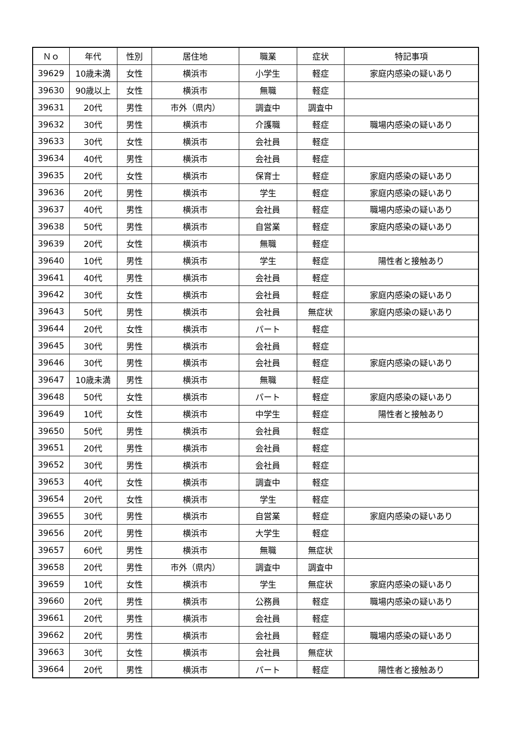| Ｎｏ | 年代 | 性別 | 居住地 | 職業 | 症状 | 特記事項 |
| --- | --- | --- | --- | --- | --- | --- |
| 39629 | 10歳未満 | 女性 | 横浜市 | 小学生 | 軽症 | 家庭内感染の疑いあり |
| 39630 | 90歳以上 | 女性 | 横浜市 | 無職 | 軽症 | |
| 39631 | 20代 | 男性 | 市外（県内） | 調査中 | 調査中 | |
| 39632 | 30代 | 男性 | 横浜市 | 介護職 | 軽症 | 職場内感染の疑いあり |
| 39633 | 30代 | 女性 | 横浜市 | 会社員 | 軽症 | |
| 39634 | 40代 | 男性 | 横浜市 | 会社員 | 軽症 | |
| 39635 | 20代 | 女性 | 横浜市 | 保育士 | 軽症 | 家庭内感染の疑いあり |
| 39636 | 20代 | 男性 | 横浜市 | 学生 | 軽症 | 家庭内感染の疑いあり |
| 39637 | 40代 | 男性 | 横浜市 | 会社員 | 軽症 | 職場内感染の疑いあり |
| 39638 | 50代 | 男性 | 横浜市 | 自営業 | 軽症 | 家庭内感染の疑いあり |
| 39639 | 20代 | 女性 | 横浜市 | 無職 | 軽症 | |
| 39640 | 10代 | 男性 | 横浜市 | 学生 | 軽症 | 陽性者と接触あり |
| 39641 | 40代 | 男性 | 横浜市 | 会社員 | 軽症 | |
| 39642 | 30代 | 女性 | 横浜市 | 会社員 | 軽症 | 家庭内感染の疑いあり |
| 39643 | 50代 | 男性 | 横浜市 | 会社員 | 無症状 | 家庭内感染の疑いあり |
| 39644 | 20代 | 女性 | 横浜市 | パート | 軽症 | |
| 39645 | 30代 | 男性 | 横浜市 | 会社員 | 軽症 | |
| 39646 | 30代 | 男性 | 横浜市 | 会社員 | 軽症 | 家庭内感染の疑いあり |
| 39647 | 10歳未満 | 男性 | 横浜市 | 無職 | 軽症 | |
| 39648 | 50代 | 女性 | 横浜市 | パート | 軽症 | 家庭内感染の疑いあり |
| 39649 | 10代 | 女性 | 横浜市 | 中学生 | 軽症 | 陽性者と接触あり |
| 39650 | 50代 | 男性 | 横浜市 | 会社員 | 軽症 | |
| 39651 | 20代 | 男性 | 横浜市 | 会社員 | 軽症 | |
| 39652 | 30代 | 男性 | 横浜市 | 会社員 | 軽症 | |
| 39653 | 40代 | 女性 | 横浜市 | 調査中 | 軽症 | |
| 39654 | 20代 | 女性 | 横浜市 | 学生 | 軽症 | |
| 39655 | 30代 | 男性 | 横浜市 | 自営業 | 軽症 | 家庭内感染の疑いあり |
| 39656 | 20代 | 男性 | 横浜市 | 大学生 | 軽症 | |
| 39657 | 60代 | 男性 | 横浜市 | 無職 | 無症状 | |
| 39658 | 20代 | 男性 | 市外（県内） | 調査中 | 調査中 | |
| 39659 | 10代 | 女性 | 横浜市 | 学生 | 無症状 | 家庭内感染の疑いあり |
| 39660 | 20代 | 男性 | 横浜市 | 公務員 | 軽症 | 職場内感染の疑いあり |
| 39661 | 20代 | 男性 | 横浜市 | 会社員 | 軽症 | |
| 39662 | 20代 | 男性 | 横浜市 | 会社員 | 軽症 | 職場内感染の疑いあり |
| 39663 | 30代 | 女性 | 横浜市 | 会社員 | 無症状 | |
| 39664 | 20代 | 男性 | 横浜市 | パート | 軽症 | 陽性者と接触あり |